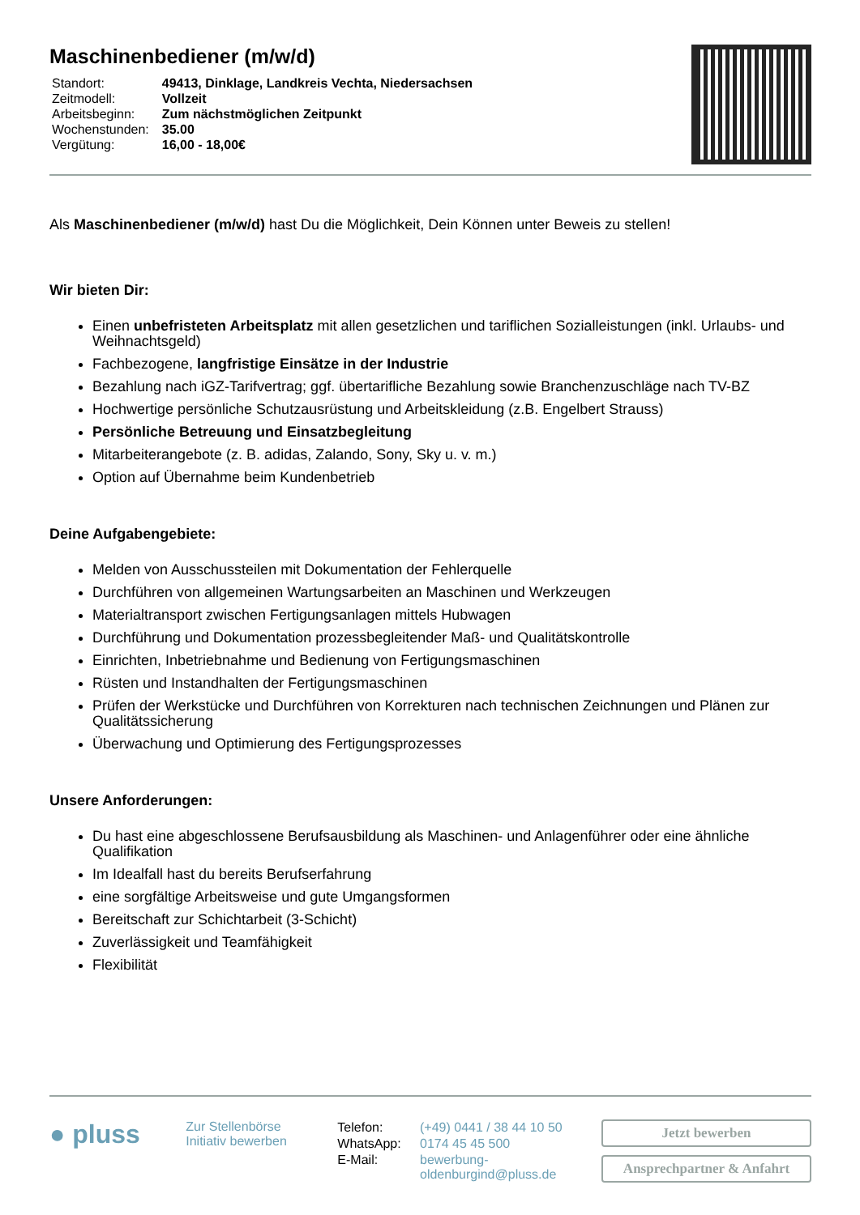Maschinenbediener (m/w/d)
| Standort: | 49413, Dinklage, Landkreis Vechta, Niedersachsen |
| Zeitmodell: | Vollzeit |
| Arbeitsbeginn: | Zum nächstmöglichen Zeitpunkt |
| Wochenstunden: | 35.00 |
| Vergütung: | 16,00 - 18,00€ |
Als Maschinenbediener (m/w/d) hast Du die Möglichkeit, Dein Können unter Beweis zu stellen!
Wir bieten Dir:
Einen unbefristeten Arbeitsplatz mit allen gesetzlichen und tariflichen Sozialleistungen (inkl. Urlaubs- und Weihnachtsgeld)
Fachbezogene, langfristige Einsätze in der Industrie
Bezahlung nach iGZ-Tarifvertrag; ggf. übertarifliche Bezahlung sowie Branchenzuschläge nach TV-BZ
Hochwertige persönliche Schutzausrüstung und Arbeitskleidung (z.B. Engelbert Strauss)
Persönliche Betreuung und Einsatzbegleitung
Mitarbeiterangebote (z. B. adidas, Zalando, Sony, Sky u. v. m.)
Option auf Übernahme beim Kundenbetrieb
Deine Aufgabengebiete:
Melden von Ausschussteilen mit Dokumentation der Fehlerquelle
Durchführen von allgemeinen Wartungsarbeiten an Maschinen und Werkzeugen
Materialtransport zwischen Fertigungsanlagen mittels Hubwagen
Durchführung und Dokumentation prozessbegleitender Maß- und Qualitätskontrolle
Einrichten, Inbetriebnahme und Bedienung von Fertigungsmaschinen
Rüsten und Instandhalten der Fertigungsmaschinen
Prüfen der Werkstücke und Durchführen von Korrekturen nach technischen Zeichnungen und Plänen zur Qualitätssicherung
Überwachung und Optimierung des Fertigungsprozesses
Unsere Anforderungen:
Du hast eine abgeschlossene Berufsausbildung als Maschinen- und Anlagenführer oder eine ähnliche Qualifikation
Im Idealfall hast du bereits Berufserfahrung
eine sorgfältige Arbeitsweise und gute Umgangsformen
Bereitschaft zur Schichtarbeit (3-Schicht)
Zuverlässigkeit und Teamfähigkeit
Flexibilität
● pluss
Zur Stellenbörse
Initiativ bewerben
| Telefon: | (+49) 0441 / 38 44 10 50 |
| WhatsApp: | 0174 45 45 500 |
| E-Mail: | bewerbung- oldenburgind@pluss.de |
Jetzt bewerben
Ansprechpartner & Anfahrt